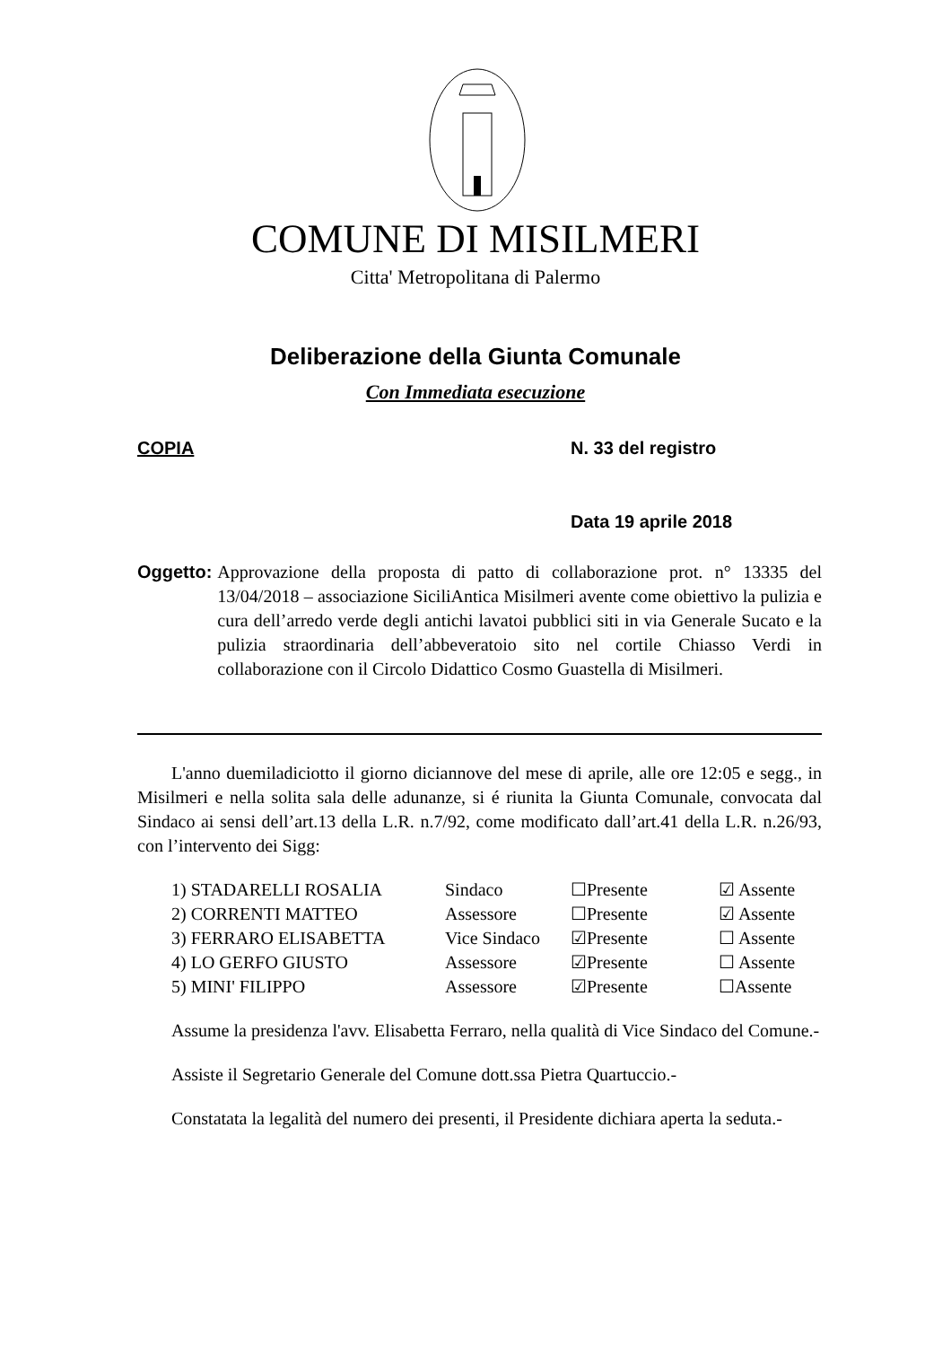COMUNE DI MISILMERI
Citta' Metropolitana di Palermo
Deliberazione della Giunta Comunale
Con Immediata esecuzione
COPIA N. 33 del registro
Data 19 aprile 2018
Oggetto: Approvazione della proposta di patto di collaborazione prot. n° 13335 del 13/04/2018 – associazione SiciliAntica Misilmeri avente come obiettivo la pulizia e cura dell’arredo verde degli antichi lavatoi pubblici siti in via Generale Sucato e la pulizia straordinaria dell’abbeveratoio sito nel cortile Chiasso Verdi in collaborazione con il Circolo Didattico Cosmo Guastella di Misilmeri.
L'anno duemiladiciotto il giorno diciannove del mese di aprile, alle ore 12:05 e segg., in Misilmeri e nella solita sala delle adunanze, si é riunita la Giunta Comunale, convocata dal Sindaco ai sensi dell’art.13 della L.R. n.7/92, come modificato dall’art.41 della L.R. n.26/93, con l’intervento dei Sigg:
| 1) STADARELLI ROSALIA | Sindaco | ☐Presente | ☑ Assente |
| 2) CORRENTI MATTEO | Assessore | ☐Presente | ☑ Assente |
| 3) FERRARO ELISABETTA | Vice Sindaco | ☑Presente | ☐ Assente |
| 4) LO GERFO GIUSTO | Assessore | ☑Presente | ☐ Assente |
| 5) MINI' FILIPPO | Assessore | ☑Presente | ☐Assente |
Assume la presidenza l'avv. Elisabetta Ferraro, nella qualità di Vice Sindaco del Comune.-
Assiste il Segretario Generale del Comune dott.ssa Pietra Quartuccio.-
Constatata la legalità del numero dei presenti, il Presidente dichiara aperta la seduta.-